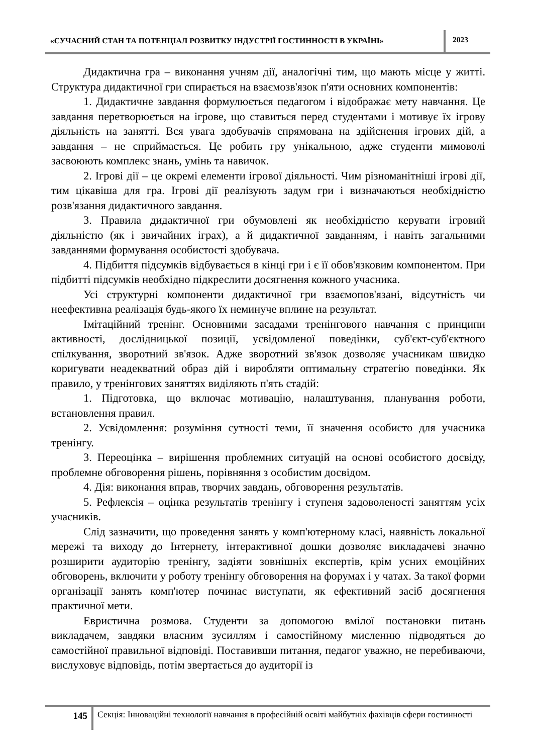«СУЧАСНИЙ СТАН ТА ПОТЕНЦІАЛ РОЗВИТКУ ІНДУСТРІЇ ГОСТИННОСТІ В УКРАЇНІ»
2023
Дидактична гра – виконання учням дії, аналогічні тим, що мають місце у житті. Структура дидактичної гри спирається на взаємозв'язок п'яти основних компонентів:
1. Дидактичне завдання формулюється педагогом і відображає мету навчання. Це завдання перетворюється на ігрове, що ставиться перед студентами і мотивує їх ігрову діяльність на занятті. Вся увага здобувачів спрямована на здійснення ігрових дій, а завдання – не сприймається. Це робить гру унікальною, адже студенти мимоволі засвоюють комплекс знань, умінь та навичок.
2. Ігрові дії – це окремі елементи ігрової діяльності. Чим різноманітніші ігрові дії, тим цікавіша для гра. Ігрові дії реалізують задум гри і визначаються необхідністю розв'язання дидактичного завдання.
3. Правила дидактичної гри обумовлені як необхідністю керувати ігровий діяльністю (як і звичайних іграх), а й дидактичної завданням, і навіть загальними завданнями формування особистості здобувача.
4. Підбиття підсумків відбувається в кінці гри і є її обов'язковим компонентом. При підбитті підсумків необхідно підкреслити досягнення кожного учасника.
Усі структурні компоненти дидактичної гри взаємопов'язані, відсутність чи неефективна реалізація будь-якого їх неминуче вплине на результат.
Імітаційний тренінг. Основними засадами тренінгового навчання є принципи активності, дослідницької позиції, усвідомленої поведінки, суб'єкт-суб'єктного спілкування, зворотний зв'язок. Адже зворотний зв'язок дозволяє учасникам швидко коригувати неадекватний образ дій і виробляти оптимальну стратегію поведінки. Як правило, у тренінгових заняттях виділяють п'ять стадій:
1. Підготовка, що включає мотивацію, налаштування, планування роботи, встановлення правил.
2. Усвідомлення: розуміння сутності теми, її значення особисто для учасника тренінгу.
3. Переоцінка – вирішення проблемних ситуацій на основі особистого досвіду, проблемне обговорення рішень, порівняння з особистим досвідом.
4. Дія: виконання вправ, творчих завдань, обговорення результатів.
5. Рефлексія – оцінка результатів тренінгу і ступеня задоволеності заняттям усіх учасників.
Слід зазначити, що проведення занять у комп'ютерному класі, наявність локальної мережі та виходу до Інтернету, інтерактивної дошки дозволяє викладачеві значно розширити аудиторію тренінгу, задіяти зовнішніх експертів, крім усних емоційних обговорень, включити у роботу тренінгу обговорення на форумах і у чатах. За такої форми організації занять комп'ютер починає виступати, як ефективний засіб досягнення практичної мети.
Евристична розмова. Студенти за допомогою вмілої постановки питань викладачем, завдяки власним зусиллям і самостійному мисленню підводяться до самостійної правильної відповіді. Поставивши питання, педагог уважно, не перебиваючи, вислуховує відповідь, потім звертається до аудиторії із
145
Секція: Інноваційні технології навчання в професійній освіті майбутніх фахівців сфери гостинності